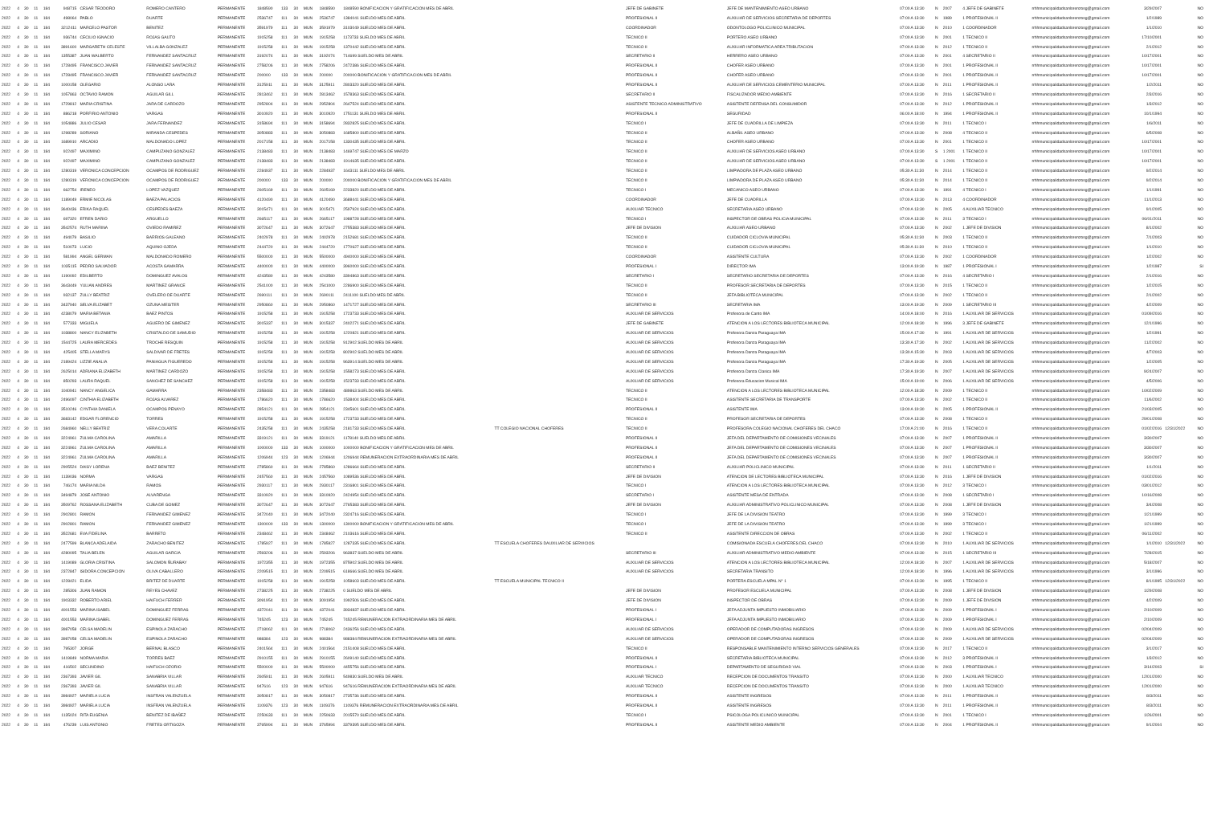| 2022 | 4 | 30 | 11 | 184 | 948715 | CESAR TEODORO | ROMERO CANTERO | PERMANENTE | 1848590 | 133 | 30 | MUN | 1848590 | 1848590 BONIFICACION Y GRATIFICACION MES DE ABRIL | | JEFE DE GABINETE | JEFE DE MANTENIMIENTO ASEO URBANO | 07:00 A 13:30 | N | 2007 | 4 JEFE DE GABINETE | rrhhmunicipalidadsanlorenzosg@gmail.com | 3/29/2007 | | NO |
| 2022 | 4 | 30 | 11 | 184 | 498064 | PABLO | DUARTE | PERMANENTE | 2536747 | 111 | 30 | MUN | 2536747 | 1384041 SUELDO MES DE ABRIL | | PROFESIONAL II | AUXILIAR DE SERVICIOS SECRETARIA DE DEPORTES | 07:00 A 13:30 | N | 1989 | 1 PROFESIONAL II | rrhhmunicipalidadsanlorenzosg@gmail.com | 1/2/1989 | | NO |
| 2022 | 4 | 30 | 11 | 184 | 3212411 | MARCELO PASTOR | BENITEZ | PERMANENTE | 3591979 | 111 | 30 | MUN | 3591979 | 3103049 SUELDO MES DE ABRIL | | COORDINADOR | ODONTOLOGO POLICLINICO MUNICIPAL | 07:00 A 13:30 | N | 2010 | 1 COORDINADOR | rrhhmunicipalidadsanlorenzosg@gmail.com | 1/1/2010 | | NO |
| 2022 | 4 | 30 | 11 | 184 | 936744 | CECILIO IGNACIO | ROJAS GAUTO | PERMANENTE | 1915258 | 111 | 30 | MUN | 1915258 | 1173733 SUELDO MES DE ABRIL | | TECNICO II | PORTERO ASEO URBANO | 07:00 A 13:30 | N | 2001 | 1 TECNICO II | rrhhmunicipalidadsanlorenzosg@gmail.com | 17/10/2001 | | NO |
| 2022 | 4 | 30 | 11 | 184 | 3891600 | MARGARETH CELESTE | VILLALBA GONZALEZ | PERMANENTE | 1915258 | 111 | 30 | MUN | 1915258 | 1370442 SUELDO MES DE ABRIL | | TECNICO II | AUXILIAR INFORMATICA AREA TRIBUTACION | 07:00 A 13:30 | N | 2012 | 1 TECNICO II | rrhhmunicipalidadsanlorenzosg@gmail.com | 2/1/2012 | | NO |
| 2022 | 4 | 30 | 11 | 184 | 1355387 | JUAN WALBERTO | FERNANDEZ SANTACRUZ | PERMANENTE | 3192074 | 111 | 30 | MUN | 3192074 | 714699 SUELDO MES DE ABRIL | | SECRETARIO II | HERRERO ASEO URBANO | 07:00 A 13:30 | N | 2001 | 4 SECRETARIO II | rrhhmunicipalidadsanlorenzosg@gmail.com | 10/17/2001 | | NO |
| 2022 | 4 | 30 | 11 | 184 | 1728495 | FRANCISCO JAVIER | FERNANDEZ SANTACRUZ | PERMANENTE | 2758206 | 111 | 30 | MUN | 2758206 | 2472386 SUELDO MES DE ABRIL | | PROFESIONAL II | CHOFER ASEO URBANO | 07:00 A 13:30 | N | 2001 | 1 PROFESIONAL II | rrhhmunicipalidadsanlorenzosg@gmail.com | 10/17/2001 | | NO |
| 2022 | 4 | 30 | 11 | 184 | 1728495 | FRANCISCO JAVIER | FERNANDEZ SANTACRUZ | PERMANENTE | 200000 | 133 | 30 | MUN | 200000 | 200000 BONIFICACION Y GRATIFICACION MES DE ABRIL | | PROFESIONAL II | CHOFER ASEO URBANO | 07:00 A 13:30 | N | 2001 | 1 PROFESIONAL II | rrhhmunicipalidadsanlorenzosg@gmail.com | 10/17/2001 | | NO |
| 2022 | 4 | 30 | 11 | 184 | 1000158 | OLEGARIO | ALONSO LARA | PERMANENTE | 3125911 | 111 | 30 | MUN | 3125911 | 2803320 SUELDO MES DE ABRIL | | PROFESIONAL II | AUXILIAR DE SERVICIOS CEMENTERIO MUNICIPAL | 07:00 A 13:30 | N | 2011 | 1 PROFESIONAL II | rrhhmunicipalidadsanlorenzosg@gmail.com | 1/2/2011 | | NO |
| 2022 | 4 | 30 | 11 | 184 | 1057863 | OCTAVIO RAMON | AGUILAR GILL | PERMANENTE | 2813462 | 111 | 30 | MUN | 2813462 | 1578363 SUELDO MES DE ABRIL | | SECRETARIO II | FISCALIZADOR MEDIO AMBIENTE | 07:00 A 13:30 | N | 2016 | 1 SECRETARIO II | rrhhmunicipalidadsanlorenzosg@gmail.com | 2/3/2016 | | NO |
| 2022 | 4 | 30 | 11 | 184 | 1729812 | MARIA CRISTINA | JARA DE CARDOZO | PERMANENTE | 2952804 | 111 | 30 | MUN | 2952804 | 2647524 SUELDO MES DE ABRIL | | ASISTENTE TECNICO ADMINISTRATIVO | ASISTENTE DEFENSA DEL CONSUMIDOR | 07:00 A 13:30 | N | 2012 | 1 PROFESIONAL II | rrhhmunicipalidadsanlorenzosg@gmail.com | 1/3/2012 | | NO |
| 2022 | 4 | 30 | 11 | 184 | 886218 | PORFIRIO ANTONIO | VARGAS | PERMANENTE | 3010920 | 111 | 30 | MUN | 3010920 | 1751131 SUELDO MES DE ABRIL | | PROFESIONAL II | SEGURIDAD | 06:00 A 18:00 | N | 1994 | 1 PROFESIONAL II | rrhhmunicipalidadsanlorenzosg@gmail.com | 10/1/1994 | | NO |
| 2022 | 4 | 30 | 11 | 184 | 1054886 | JULIO CESAR | JARA FERNANDEZ | PERMANENTE | 3158694 | 111 | 30 | MUN | 3158694 | 2832825 SUELDO MES DE ABRIL | | TECNICO I | JEFE DE CUADRILLA DE LIMPIEZA | 07:00 A 13:30 | N | 2011 | 1 TECNICO I | rrhhmunicipalidadsanlorenzosg@gmail.com | 1/6/2011 | | NO |
| 2022 | 4 | 30 | 11 | 184 | 1298289 | SORIANO | MIRANDA CESPEDES | PERMANENTE | 3050883 | 111 | 30 | MUN | 3050883 | 1685800 SUELDO MES DE ABRIL | | TECNICO II | ALBAÑIL ASEO URBANO | 07:00 A 13:30 | N | 2008 | 4 TECNICO II | rrhhmunicipalidadsanlorenzosg@gmail.com | 6/5/2008 | | NO |
| 2022 | 4 | 30 | 11 | 184 | 1689910 | ARCADIO | MALDONADO LOPEZ | PERMANENTE | 2017158 | 111 | 30 | MUN | 2017158 | 1330435 SUELDO MES DE ABRIL | | TECNICO II | CHOFER ASEO URBANO | 07:00 A 13:30 | N | 2001 | 1 TECNICO II | rrhhmunicipalidadsanlorenzosg@gmail.com | 10/17/2001 | | NO |
| 2022 | 4 | 30 | 11 | 184 | 922497 | MAXIMINO | CAMPUZANO GONZALEZ | PERMANENTE | 2138483 | 111 | 30 | MUN | 2138483 | 1469747 SUELDO MES DE MARZO | | TECNICO II | AUXILIAR DE SERVICIOS ASEO URBANO | 07:00 A 13:30 | S | 1 2001 | 1 TECNICO II | rrhhmunicipalidadsanlorenzosg@gmail.com | 10/17/2001 | | NO |
| 2022 | 4 | 30 | 11 | 184 | 922497 | MAXIMINO | CAMPUZANO GONZALEZ | PERMANENTE | 2138483 | 111 | 30 | MUN | 2138483 | 1914635 SUELDO MES DE ABRIL | | TECNICO II | AUXILIAR DE SERVICIOS ASEO URBANO | 07:00 A 13:30 | S | 1 2001 | 1 TECNICO II | rrhhmunicipalidadsanlorenzosg@gmail.com | 10/17/2001 | | NO |
| 2022 | 4 | 30 | 11 | 184 | 1280319 | VERONICA CONCEPCION | OCAMPOS DE RODRIGUEZ | PERMANENTE | 2284937 | 111 | 30 | MUN | 2284937 | 1643111 SUELDO MES DE ABRIL | | TECNICO II | LIMPIADORA DE PLAZA ASEO URBANO | 05:30 A 11:30 | N | 2014 | 1 TECNICO II | rrhhmunicipalidadsanlorenzosg@gmail.com | 9/2/2014 | | NO |
| 2022 | 4 | 30 | 11 | 184 | 1280319 | VERONICA CONCEPCION | OCAMPOS DE RODRIGUEZ | PERMANENTE | 200000 | 133 | 30 | MUN | 200000 | 200000 BONIFICACION Y GRATIFICACION MES DE ABRIL | | TECNICO II | LIMPIADORA DE PLAZA ASEO URBANO | 05:30 A 11:30 | N | 2014 | 1 TECNICO II | rrhhmunicipalidadsanlorenzosg@gmail.com | 9/2/2014 | | NO |
| 2022 | 4 | 30 | 11 | 184 | 662754 | IRENEO | LOPEZ VAZQUEZ | PERMANENTE | 2605169 | 111 | 30 | MUN | 2605169 | 2233820 SUELDO MES DE ABRIL | | TECNICO I | MECANICO ASEO URBANO | 07:00 A 13:30 | N | 1991 | 4 TECNICO I | rrhhmunicipalidadsanlorenzosg@gmail.com | 1/1/1991 | | NO |
| 2022 | 4 | 30 | 11 | 184 | 1189049 | ERMIE NICOLAS | BAEZA PALACIOS | PERMANENTE | 4120490 | 111 | 30 | MUN | 4120490 | 3688441 SUELDO MES DE ABRIL | | COORDINADOR | JEFE DE CUADRILLA | 07:00 A 13:30 | N | 2013 | 4 COORDINADOR | rrhhmunicipalidadsanlorenzosg@gmail.com | 11/1/2013 | | NO |
| 2022 | 4 | 30 | 11 | 184 | 3640436 | ERIKA RAQUEL | CESPEDES BAEZA | PERMANENTE | 3015471 | 111 | 30 | MUN | 3015471 | 2597924 SUELDO MES DE ABRIL | | AUXILIAR TECNICO | SECRETARIA ASEO URBANO | 07:00 A 13:30 | N | 2005 | 4 AUXILIAR TECNICO | rrhhmunicipalidadsanlorenzosg@gmail.com | 9/1/2005 | | NO |
| 2022 | 4 | 30 | 11 | 184 | 697320 | EFREN DARIO | ARGUELLO | PERMANENTE | 2665117 | 111 | 30 | MUN | 2665117 | 1988728 SUELDO MES DE ABRIL | | TECNICO I | INSPECTOR DE OBRAS POLICIA MUNICIPAL | 07:00 A 13:30 | N | 2011 | 3 TECNICO I | rrhhmunicipalidadsanlorenzosg@gmail.com | 06/01/2011 | | NO |
| 2022 | 4 | 30 | 11 | 184 | 3542574 | RUTH MARINA | OVIEDO RAMIREZ | PERMANENTE | 3072647 | 111 | 30 | MUN | 3072647 | 2755383 SUELDO MES DE ABRIL | | JEFE DE DIVISION | AUXILIAR ASEO URBANO | 07:00 A 13:30 | N | 2002 | 1 JEFE DE DIVISION | rrhhmunicipalidadsanlorenzosg@gmail.com | 8/1/2002 | | NO |
| 2022 | 4 | 30 | 11 | 184 | 494079 | BASILIO | BARRIOS GALEANO | PERMANENTE | 2402978 | 111 | 30 | MUN | 2402978 | 2152681 SUELDO MES DE ABRIL | | TECNICO II | CUIDADOR CICLOVIA MUNICIPAL | 05:30 A 11:30 | N | 2003 | 1 TECNICO II | rrhhmunicipalidadsanlorenzosg@gmail.com | 7/1/2003 | | NO |
| 2022 | 4 | 30 | 11 | 184 | 510073 | LUCIO | AQUINO OJEDA | PERMANENTE | 2444720 | 111 | 30 | MUN | 2444720 | 1770627 SUELDO MES DE ABRIL | | TECNICO II | CUIDADOR CICLOVIA MUNICIPAL | 05:30 A 11:30 | N | 2010 | 1 TECNICO II | rrhhmunicipalidadsanlorenzosg@gmail.com | 1/1/2010 | | NO |
| 2022 | 4 | 30 | 11 | 184 | 581994 | ANGEL GERMAN | MALDONADO ROMERO | PERMANENTE | 5500000 | 111 | 30 | MUN | 5500000 | 4940000 SUELDO MES DE ABRIL | | COORDINADOR | ASISTENTE CULTURA | 07:00 A 13:30 | N | 2002 | 1 COORDINADOR | rrhhmunicipalidadsanlorenzosg@gmail.com | 1/2/2002 | | NO |
| 2022 | 4 | 30 | 11 | 184 | 1035115 | PEDRO SALVADOR | ACOSTA GAMARRA | PERMANENTE | 4400000 | 111 | 30 | MUN | 4400000 | 3960000 SUELDO MES DE ABRIL | | PROFESIONAL I | DIRECTOR IMA | 13:00 A 19:30 | N | 1987 | 1 PROFESIONAL I | rrhhmunicipalidadsanlorenzosg@gmail.com | 1/2/1987 | | SI |
| 2022 | 4 | 30 | 11 | 184 | 1190092 | EDILBERTO | DOMINGUEZ AVALOS | PERMANENTE | 4243580 | 111 | 30 | MUN | 4243580 | 3394863 SUELDO MES DE ABRIL | | SECRETARIO I | SECRETARIO SECRETARIA DE DEPORTES | 07:00 A 13:30 | N | 2016 | 4 SECRETARIO I | rrhhmunicipalidadsanlorenzosg@gmail.com | 2/1/2016 | | NO |
| 2022 | 4 | 30 | 11 | 184 | 3643449 | YULIAN ANDRES | MARTINEZ GRANCE | PERMANENTE | 2541000 | 111 | 30 | MUN | 2541000 | 2286900 SUELDO MES DE ABRIL | | TECNICO II | PROFESOR SECRETARIA DE DEPORTES | 07:00 A 13:30 | N | 2015 | 1 TECNICO II | rrhhmunicipalidadsanlorenzosg@gmail.com | 1/2/2015 | | NO |
| 2022 | 4 | 30 | 11 | 184 | 932137 | ZULLY BEATRIZ | OVELERO DE DUARTE | PERMANENTE | 2690111 | 111 | 30 | MUN | 2690111 | 2411100 SUELDO MES DE ABRIL | | TECNICO II | JEFA BIBLIOTECA MUNICIPAL | 07:00 A 13:30 | N | 2002 | 1 TECNICO II | rrhhmunicipalidadsanlorenzosg@gmail.com | 2/1/2002 | | NO |
| 2022 | 4 | 30 | 11 | 184 | 3437940 | SELVA ELIZABET | OZUNA MEISTER | PERMANENTE | 2950860 | 111 | 30 | MUN | 2950860 | 1471727 SUELDO MES DE ABRIL | | SECRETARIO III | SECRETARIA IMA | 13:00 A 19:30 | N | 2009 | 1 SECRETARIO III | rrhhmunicipalidadsanlorenzosg@gmail.com | 4/2/2009 | | NO |
| 2022 | 4 | 30 | 11 | 184 | 4238079 | MARIA BETANIA | BAEZ PINTOS | PERMANENTE | 1915258 | 111 | 30 | MUN | 1915258 | 1723733 SUELDO MES DE ABRIL | | AUXILIAR DE SERVICIOS | Profesora de Canto IMA | 14:00 A 18:00 | N | 2016 | 1 AUXILIAR DE SERVICIOS | rrhhmunicipalidadsanlorenzosg@gmail.com | 01/09/2016 | | NO |
| 2022 | 4 | 30 | 11 | 184 | 577333 | MIGUELA | AGUERO DE GIMENEZ | PERMANENTE | 3015337 | 111 | 30 | MUN | 3015337 | 2402271 SUELDO MES DE ABRIL | | JEFE DE GABINETE | ATENCION A LOS LECTORES BIBLIOTECA MUNICIPAL | 12:00 A 18:30 | N | 1996 | 3 JEFE DE GABINETE | rrhhmunicipalidadsanlorenzosg@gmail.com | 12/1/1996 | | NO |
| 2022 | 4 | 30 | 11 | 184 | 1038800 | NANCY ELIZABETH | CRISTALDO DE SAMUDIO | PERMANENTE | 1915258 | 111 | 30 | MUN | 1915258 | 1220821 SUELDO MES DE ABRIL | | AUXILIAR DE SERVICIOS | Profesora Danza Paraguaya IMA | 15:00 A 17:30 | N | 1991 | 1 AUXILIAR DE SERVICIOS | rrhhmunicipalidadsanlorenzosg@gmail.com | 1/2/1991 | | NO |
| 2022 | 4 | 30 | 11 | 184 | 1544725 | LAURA MERCEDES | TROCHE RESQUIN | PERMANENTE | 1915258 | 111 | 30 | MUN | 1915258 | 912902 SUELDO MES DE ABRIL | | AUXILIAR DE SERVICIOS | Profesora Danza Paraguaya IMA | 13:30 A 17:30 | N | 2002 | 1 AUXILIAR DE SERVICIOS | rrhhmunicipalidadsanlorenzosg@gmail.com | 11/2/2002 | | NO |
| 2022 | 4 | 30 | 11 | 184 | 425405 | STELLA MARYS | SALDIVAR DE FRETES | PERMANENTE | 1915258 | 111 | 30 | MUN | 1915258 | 802902 SUELDO MES DE ABRIL | | AUXILIAR DE SERVICIOS | Profesora Danza Paraguaya IMA | 13:30 A 15:30 | N | 2003 | 1 AUXILIAR DE SERVICIOS | rrhhmunicipalidadsanlorenzosg@gmail.com | 4/7/2003 | | NO |
| 2022 | 4 | 30 | 11 | 184 | 2189424 | LIZZIE ANALIA | PANIAGUA FIGUEREDO | PERMANENTE | 1915258 | 111 | 30 | MUN | 1915258 | 963914 SUELDO MES DE ABRIL | | AUXILIAR DE SERVICIOS | Profesora Danza Paraguaya IMA | 17:30 A 19:30 | N | 2005 | 1 AUXILIAR DE SERVICIOS | rrhhmunicipalidadsanlorenzosg@gmail.com | 1/2/2005 | | NO |
| 2022 | 4 | 30 | 11 | 184 | 2625014 | ADRIANA ELIZABETH | MARTINEZ CARDOZO | PERMANENTE | 1915258 | 111 | 30 | MUN | 1915258 | 1558273 SUELDO MES DE ABRIL | | AUXILIAR DE SERVICIOS | Profesora Danza Clasica IMA | 17:30 A 19:30 | N | 2007 | 1 AUXILIAR DE SERVICIOS | rrhhmunicipalidadsanlorenzosg@gmail.com | 9/24/2007 | | NO |
| 2022 | 4 | 30 | 11 | 184 | 850293 | LAURA RAQUEL | SANCHEZ DE SANCHEZ | PERMANENTE | 1915258 | 111 | 30 | MUN | 1915258 | 1523733 SUELDO MES DE ABRIL | | AUXILIAR DE SERVICIOS | Profesora Educacion Musical IMA | 15:00 A 19:00 | N | 2006 | 1 AUXILIAR DE SERVICIOS | rrhhmunicipalidadsanlorenzosg@gmail.com | 4/5/2006 | | NO |
| 2022 | 4 | 30 | 11 | 184 | 1040941 | NANCY ANGELICA | GAMARRA | PERMANENTE | 2358483 | 111 | 30 | MUN | 2358483 | 489863 SUELDO MES DE ABRIL | | TECNICO II | ATENCION A LOS LECTORES BIBLIOTECA MUNICIPAL | 12:00 A 18:30 | N | 2009 | 1 TECNICO II | rrhhmunicipalidadsanlorenzosg@gmail.com | 10/02/2009 | | NO |
| 2022 | 4 | 30 | 11 | 184 | 2496097 | CINTHIA ELIZABETH | ROJAS ALVAREZ | PERMANENTE | 1786620 | 111 | 30 | MUN | 1786620 | 1538404 SUELDO MES DE ABRIL | | TECNICO II | ASISTENTE SECRETARIA DE TRANSPORTE | 07:00 A 13:30 | N | 2002 | 1 TECNICO II | rrhhmunicipalidadsanlorenzosg@gmail.com | 11/6/2002 | | NO |
| 2022 | 4 | 30 | 11 | 184 | 3510246 | CYNTHIA DANIELA | OCAMPOS PENAYO | PERMANENTE | 2854121 | 111 | 30 | MUN | 2854121 | 2345601 SUELDO MES DE ABRIL | | PROFESIONAL II | ASISTENTE IMA | 13:00 A 19:30 | N | 2005 | 1 PROFESIONAL II | rrhhmunicipalidadsanlorenzosg@gmail.com | 21/03/2005 | | NO |
| 2022 | 4 | 30 | 11 | 184 | 3683142 | EDGAR FLORENCIO | TORRES | PERMANENTE | 1915258 | 111 | 30 | MUN | 1915258 | 1723733 SUELDO MES DE ABRIL | | TECNICO II | PROFESOR SECRETARIA DE DEPORTES | 07:00 A 13:30 | N | 2008 | 1 TECNICO II | rrhhmunicipalidadsanlorenzosg@gmail.com | 29/01/2008 | | NO |
| 2022 | 4 | 30 | 11 | 184 | 2684960 | NELLY BEATRIZ | VERA COLARTE | PERMANENTE | 2435258 | 111 | 30 | MUN | 2435258 | 2181733 SUELDO MES DE ABRIL | TT COLEGIO NACIONAL CHOFERES | TECNICO II | PROFESORA COLEGIO NACIONAL CHOFERES DEL CHACO | 17:00 A 21:00 | N | 2016 | 1 TECNICO II | rrhhmunicipalidadsanlorenzosg@gmail.com | 01/02/2016 | 12/31/2022 | NO |
| 2022 | 4 | 30 | 11 | 184 | 3224961 | ZULMA CAROLINA | AMARILLA | PERMANENTE | 3319121 | 111 | 30 | MUN | 3319121 | 1178140 SUELDO MES DE ABRIL | | PROFESIONAL II | JEFA DEL DEPARTAMENTO DE COMISIONES VECINALES | 07:00 A 13:30 | N | 2007 | 1 PROFESIONAL II | rrhhmunicipalidadsanlorenzosg@gmail.com | 3/30/2007 | | NO |
| 2022 | 4 | 30 | 11 | 184 | 3224961 | ZULMA CAROLINA | AMARILLA | PERMANENTE | 1000000 | 133 | 30 | MUN | 1000000 | 1000000 BONIFICACION Y GRATIFICACION MES DE ABRIL | | PROFESIONAL II | JEFA DEL DEPARTAMENTO DE COMISIONES VECINALES | 07:00 A 13:30 | N | 2007 | 1 PROFESIONAL II | rrhhmunicipalidadsanlorenzosg@gmail.com | 3/30/2007 | | NO |
| 2022 | 4 | 30 | 11 | 184 | 3224961 | ZULMA CAROLINA | AMARILLA | PERMANENTE | 1206944 | 123 | 30 | MUN | 1206944 | 1206944 REMUNERACION EXTRAORDINARIA MES DE ABRIL | | PROFESIONAL II | JEFA DEL DEPARTAMENTO DE COMISIONES VECINALES | 07:00 A 13:30 | N | 2007 | 1 PROFESIONAL II | rrhhmunicipalidadsanlorenzosg@gmail.com | 3/30/2007 | | NO |
| 2022 | 4 | 30 | 11 | 184 | 2905524 | DAISY LORENA | BAEZ BENITEZ | PERMANENTE | 2785860 | 111 | 30 | MUN | 2785860 | 1286664 SUELDO MES DE ABRIL | | SECRETARIO II | AUXILIAR POLICLINICO MUNICIPAL | 07:00 A 13:30 | N | 2011 | 1 SECRETARIO II | rrhhmunicipalidadsanlorenzosg@gmail.com | 1/1/2011 | | NO |
| 2022 | 4 | 30 | 11 | 184 | 1139036 | NORMA | VARGAS | PERMANENTE | 2457560 | 111 | 30 | MUN | 2457560 | 1089536 SUELDO MES DE ABRIL | | JEFE DE DIVISION | ATENCION DE LECTORES BIBLIOTECA MUNICIPAL | 07:00 A 13:30 | N | 2016 | 1 JEFE DE DIVISION | rrhhmunicipalidadsanlorenzosg@gmail.com | 01/02/2016 | | NO |
| 2022 | 4 | 30 | 11 | 184 | 746174 | MARIA NILDA | RAMOS | PERMANENTE | 2930117 | 111 | 30 | MUN | 2930117 | 2316801 SUELDO MES DE ABRIL | | TECNICO I | ATENCION A LOS LECTORES BIBLIOTECA MUNICIPAL | 07:00 A 13:30 | N | 2012 | 3 TECNICO I | rrhhmunicipalidadsanlorenzosg@gmail.com | 03/01/2012 | | NO |
| 2022 | 4 | 30 | 11 | 184 | 3494879 | JOSE ANTONIO | ALVARENGA | PERMANENTE | 3310920 | 111 | 30 | MUN | 3310920 | 2424954 SUELDO MES DE ABRIL | | SECRETARIO I | ASISTENTE MESA DE ENTRADA | 07:00 A 13:30 | N | 2008 | 1 SECRETARIO I | rrhhmunicipalidadsanlorenzosg@gmail.com | 10/16/2008 | | NO |
| 2022 | 4 | 30 | 11 | 184 | 3509762 | ROSSANA ELIZABETH | CUBA DE GOMEZ | PERMANENTE | 3072647 | 111 | 30 | MUN | 3072647 | 2765383 SUELDO MES DE ABRIL | | JEFE DE DIVISION | AUXILIAR ADMINISTRATIVO POLICLINICO MUNICIPAL | 07:00 A 13:30 | N | 2008 | 1 JEFE DE DIVISION | rrhhmunicipalidadsanlorenzosg@gmail.com | 3/4/2008 | | NO |
| 2022 | 4 | 30 | 11 | 184 | 2902801 | RAMON | FERNANDEZ GIMENEZ | PERMANENTE | 3472040 | 111 | 30 | MUN | 3472040 | 2324716 SUELDO MES DE ABRIL | | TECNICO I | JEFE DE LA DIVISION TEATRO | 07:00 A 13:30 | N | 1999 | 3 TECNICO I | rrhhmunicipalidadsanlorenzosg@gmail.com | 1/21/1999 | | NO |
| 2022 | 4 | 30 | 11 | 184 | 2902801 | RAMON | FERNANDEZ GIMENEZ | PERMANENTE | 1300000 | 133 | 30 | MUN | 1300000 | 1300000 BONIFICACION Y GRATIFICACION MES DE ABRIL | | TECNICO I | JEFE DE LA DIVISION TEATRO | 07:00 A 13:30 | N | 1999 | 3 TECNICO I | rrhhmunicipalidadsanlorenzosg@gmail.com | 1/21/1999 | | NO |
| 2022 | 4 | 30 | 11 | 184 | 3522681 | EVA FIDELINA | BARRETO | PERMANENTE | 2348462 | 111 | 30 | MUN | 2348462 | 2103616 SUELDO MES DE ABRIL | | TECNICO II | ASISTENTE DIRECCION DE OBRAS | 07:00 A 13:30 | N | 2002 | 1 TECNICO II | rrhhmunicipalidadsanlorenzosg@gmail.com | 06/11/2002 | | NO |
| 2022 | 4 | 30 | 11 | 184 | 2477599 | BLANCA ADELAIDA | ZARACHO BENITEZ | PERMANENTE | 1785927 | 111 | 30 | MUN | 1785927 | 1287335 SUELDO MES DE ABRIL | TT ESCUELA CHOFERES DAUXILIAR DE SERVICIOS | | COMISIONADA ESCUELA CHOFERES DEL CHACO | 07:00 A 13:30 | N | 2010 | 1 AUXILIAR DE SERVICIOS | rrhhmunicipalidadsanlorenzosg@gmail.com | 1/1/2010 | 12/31/2022 | NO |
| 2022 | 4 | 30 | 11 | 184 | 4280095 | TALIA BELEN | AGUILAR GARCIA | PERMANENTE | 2593206 | 111 | 30 | MUN | 2593206 | 963837 SUELDO MES DE ABRIL | | SECRETARIO III | AUXILIAR ADMINISTRATIVO MEDIO AMBIENTE | 07:00 A 13:30 | N | 2015 | 1 SECRETARIO III | rrhhmunicipalidadsanlorenzosg@gmail.com | 7/28/2015 | | NO |
| 2022 | 4 | 30 | 11 | 184 | 1419089 | GLORIA CRISTINA | SALOMON ÑURABAY | PERMANENTE | 1972355 | 111 | 30 | MUN | 1972355 | 875902 SUELDO MES DE ABRIL | | AUXILIAR DE SERVICIOS | ATENCION A LOS LECTORES BIBLIOTECA MUNICIPAL | 12:00 A 18:30 | N | 2007 | 1 AUXILIAR DE SERVICIOS | rrhhmunicipalidadsanlorenzosg@gmail.com | 5/18/2007 | | NO |
| 2022 | 4 | 30 | 11 | 184 | 2372847 | ISIDORA CONCEPCION | OLIVA CABALLERO | PERMANENTE | 2209515 | 111 | 30 | MUN | 2209515 | 618666 SUELDO MES DE ABRIL | | AUXILIAR DE SERVICIOS | SECRETARIA TRANSITO | 12:00 A 18:30 | N | 1996 | 1 AUXILIAR DE SERVICIOS | rrhhmunicipalidadsanlorenzosg@gmail.com | 3/1/1996 | | NO |
| 2022 | 4 | 30 | 11 | 184 | 1228421 | ELIDA | BRITEZ DE DUARTE | PERMANENTE | 1915258 | 111 | 30 | MUN | 1915258 | 1058603 SUELDO MES DE ABRIL | TT ESCUELA MUNICIPAL TECNICO II | | PORTERA ESCUELA MPAL N° 1 | 07:00 A 13:30 | N | 1995 | 1 TECNICO II | rrhhmunicipalidadsanlorenzosg@gmail.com | 8/1/1995 | 12/31/2022 | NO |
| 2022 | 4 | 30 | 11 | 184 | 285306 | JUAN RAMON | REYES CHAVEZ | PERMANENTE | 2738225 | 111 | 30 | MUN | 2738225 | 0 SUELDO MES DE ABRIL | | JEFE DE DIVISION | PROFESOR ESCUELA MUNICIPAL | 07:00 A 13:30 | N | 2008 | 1 JEFE DE DIVISION | rrhhmunicipalidadsanlorenzosg@gmail.com | 1/29/2008 | | NO |
| 2022 | 4 | 30 | 11 | 184 | 1903332 | ROBERTO ARIEL | HAIFUCH FERRER | PERMANENTE | 3091954 | 111 | 30 | MUN | 3091954 | 1992506 SUELDO MES DE ABRIL | | JEFE DE DIVISION | INSPECTOR DE OBRAS | 07:00 A 13:30 | N | 2009 | 1 JEFE DE DIVISION | rrhhmunicipalidadsanlorenzosg@gmail.com | 4/2/2009 | | NO |
| 2022 | 4 | 30 | 11 | 184 | 4001553 | MARINA ISABEL | DOMINGUEZ FERRAS | PERMANENTE | 4372041 | 111 | 30 | MUN | 4372041 | 3934837 SUELDO MES DE ABRIL | | PROFESIONAL I | JEFA ADJUNTA IMPUESTO INMOBILIARIO | 07:00 A 13:30 | N | 2009 | 1 PROFESIONAL I | rrhhmunicipalidadsanlorenzosg@gmail.com | 2/10/2009 | | NO |
| 2022 | 4 | 30 | 11 | 184 | 4001553 | MARINA ISABEL | DOMINGUEZ FERRAS | PERMANENTE | 745245 | 123 | 30 | MUN | 745245 | 745245 REMUNERACION EXTRAORDINARIA MES DE ABRIL | | PROFESIONAL I | JEFA ADJUNTA IMPUESTO INMOBILIARIO | 07:00 A 13:30 | N | 2009 | 1 PROFESIONAL I | rrhhmunicipalidadsanlorenzosg@gmail.com | 2/10/2009 | | NO |
| 2022 | 4 | 30 | 11 | 184 | 3987058 | CELSA MADELIN | ESPINOLA ZARACHO | PERMANENTE | 2718062 | 111 | 30 | MUN | 2718062 | 2436256 SUELDO MES DE ABRIL | | AUXILIAR DE SERVICIOS | OPERADOR DE COMPUTADORAS INGRESOS | 07:00 A 13:30 | N | 2009 | 1 AUXILIAR DE SERVICIOS | rrhhmunicipalidadsanlorenzosg@gmail.com | 02/04/2009 | | NO |
| 2022 | 4 | 30 | 11 | 184 | 3987058 | CELSA MADELIN | ESPINOLA ZARACHO | PERMANENTE | 988384 | 123 | 30 | MUN | 988384 | 988384 REMUNERACION EXTRAORDINARIA MES DE ABRIL | | AUXILIAR DE SERVICIOS | OPERADOR DE COMPUTADORAS INGRESOS | 07:00 A 13:30 | N | 2009 | 1 AUXILIAR DE SERVICIOS | rrhhmunicipalidadsanlorenzosg@gmail.com | 02/04/2009 | | NO |
| 2022 | 4 | 30 | 11 | 184 | 795307 | JORGE | BERNAL BLASCO | PERMANENTE | 2401564 | 111 | 30 | MUN | 2401564 | 2151408 SUELDO MES DE ABRIL | | TECNICO II | RESPONSABLE MANTENIMIENTO INTERNO SERVICIOS GENERALES | 07:00 A 13:30 | N | 2017 | 1 TECNICO II | rrhhmunicipalidadsanlorenzosg@gmail.com | 3/1/2017 | | NO |
| 2022 | 4 | 30 | 11 | 184 | 1419849 | NORMA MARIA | TORRES BAEZ | PERMANENTE | 2910155 | 111 | 30 | MUN | 2910155 | 2609140 SUELDO MES DE ABRIL | | PROFESIONAL II | SECRETARIA BIBLIOTECA MUNICIPAL | 07:00 A 13:30 | N | 2012 | 3 PROFESIONAL II | rrhhmunicipalidadsanlorenzosg@gmail.com | 1/3/2012 | | NO |
| 2022 | 4 | 30 | 11 | 184 | 416502 | SECUNDINO | HAIFUCH OZORIO | PERMANENTE | 5500000 | 111 | 30 | MUN | 5500000 | 4455756 SUELDO MES DE ABRIL | | PROFESIONAL I | DEPARTAMENTO DE SEGURIDAD VIAL | 07:00 A 13:30 | N | 2003 | 1 PROFESIONAL I | rrhhmunicipalidadsanlorenzosg@gmail.com | 3/14/2003 | | SI |
| 2022 | 4 | 30 | 11 | 184 | 2367393 | JAVIER GIL | SANABRIA VILLAR | PERMANENTE | 2605911 | 111 | 30 | MUN | 2605911 | 549830 SUELDO MES DE ABRIL | | AUXILIAR TECNICO | RECEPCION DE DOCUMENTOS TRANSITO | 07:00 A 13:30 | N | 2000 | 1 AUXILIAR TECNICO | rrhhmunicipalidadsanlorenzosg@gmail.com | 12/01/2000 | | NO |
| 2022 | 4 | 30 | 11 | 184 | 2367393 | JAVIER GIL | SANABRIA VILLAR | PERMANENTE | 947616 | 123 | 30 | MUN | 947616 | 947616 REMUNERACION EXTRAORDINARIA MES DE ABRIL | | AUXILIAR TECNICO | RECEPCION DE DOCUMENTOS TRANSITO | 07:00 A 13:30 | N | 2000 | 1 AUXILIAR TECNICO | rrhhmunicipalidadsanlorenzosg@gmail.com | 12/01/2000 | | NO |
| 2022 | 4 | 30 | 11 | 184 | 3984927 | MARIELA LUCIA | INSFRAN VALENZUELA | PERMANENTE | 3050817 | 111 | 30 | MUN | 3050817 | 2735736 SUELDO MES DE ABRIL | | PROFESIONAL II | ASISTENTE INGRESOS | 07:00 A 13:30 | N | 2011 | 1 PROFESIONAL II | rrhhmunicipalidadsanlorenzosg@gmail.com | 8/3/2011 | | NO |
| 2022 | 4 | 30 | 11 | 184 | 3984927 | MARIELA LUCIA | INSFRAN VALENZUELA | PERMANENTE | 1109376 | 123 | 30 | MUN | 1109376 | 1109376 REMUNERACION EXTRAORDINARIA MES DE ABRIL | | PROFESIONAL II | ASISTENTE INGRESOS | 07:00 A 13:30 | N | 2011 | 1 PROFESIONAL II | rrhhmunicipalidadsanlorenzosg@gmail.com | 8/3/2011 | | NO |
| 2022 | 4 | 30 | 11 | 184 | 1135024 | RITA EUGENIA | BENITEZ DE IBAÑEZ | PERMANENTE | 2250633 | 111 | 30 | MUN | 2250633 | 2015570 SUELDO MES DE ABRIL | | TECNICO I | PSICOLOGA POLICLINICO MUNICIPAL | 07:00 A 13:30 | N | 2001 | 1 TECNICO I | rrhhmunicipalidadsanlorenzosg@gmail.com | 1/26/2001 | | NO |
| 2022 | 4 | 30 | 11 | 184 | 476239 | LUIS ANTONIO | FRETES ORTIGOZA | PERMANENTE | 3765994 | 111 | 30 | MUN | 3765994 | 3379395 SUELDO MES DE ABRIL | | PROFESIONAL II | ASISTENTE MEDIO AMBIENTE | 07:00 A 13:30 | N | 2004 | 1 PROFESIONAL II | rrhhmunicipalidadsanlorenzosg@gmail.com | 9/1/2004 | | NO |